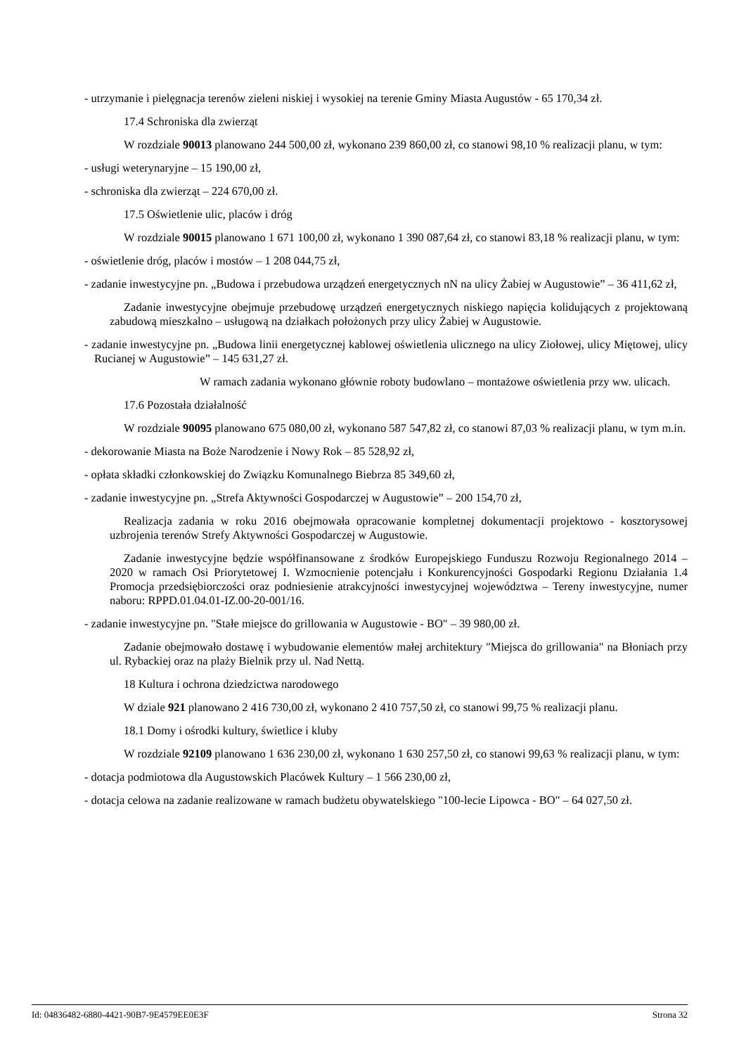- utrzymanie i pielęgnacja terenów zieleni niskiej i wysokiej na terenie Gminy Miasta Augustów - 65 170,34 zł.
17.4 Schroniska dla zwierząt
W rozdziale 90013 planowano 244 500,00 zł, wykonano 239 860,00 zł, co stanowi 98,10 % realizacji planu, w tym:
- usługi weterynaryjne – 15 190,00 zł,
- schroniska dla zwierząt – 224 670,00 zł.
17.5 Oświetlenie ulic, placów i dróg
W rozdziale 90015 planowano 1 671 100,00 zł, wykonano 1 390 087,64 zł, co stanowi 83,18 % realizacji planu, w tym:
- oświetlenie dróg, placów i mostów – 1 208 044,75 zł,
- zadanie inwestycyjne pn. „Budowa i przebudowa urządzeń energetycznych nN na ulicy Żabiej w Augustowie” – 36 411,62 zł,
Zadanie inwestycyjne obejmuje przebudowę urządzeń energetycznych niskiego napięcia kolidujących z projektowaną zabudową mieszkalno – usługową na działkach położonych przy ulicy Żabiej w Augustowie.
- zadanie inwestycyjne pn. „Budowa linii energetycznej kablowej oświetlenia ulicznego na ulicy Ziołowej, ulicy Miętowej, ulicy Rucianej w Augustowie” – 145 631,27 zł.
W ramach zadania wykonano głównie roboty budowlano – montażowe oświetlenia przy ww. ulicach.
17.6 Pozostała działalność
W rozdziale 90095 planowano 675 080,00 zł, wykonano 587 547,82 zł, co stanowi 87,03 % realizacji planu, w tym m.in.
- dekorowanie Miasta na Boże Narodzenie i Nowy Rok – 85 528,92 zł,
- opłata składki członkowskiej do Związku Komunalnego Biebrza 85 349,60 zł,
- zadanie inwestycyjne pn. „Strefa Aktywności Gospodarczej w Augustowie” – 200 154,70 zł,
Realizacja zadania w roku 2016 obejmowała opracowanie kompletnej dokumentacji projektowo - kosztorysowej uzbrojenia terenów Strefy Aktywności Gospodarczej w Augustowie.
Zadanie inwestycyjne będzie współfinansowane z środków Europejskiego Funduszu Rozwoju Regionalnego 2014 – 2020 w ramach Osi Priorytetowej I. Wzmocnienie potencjału i Konkurencyjności Gospodarki Regionu Działania 1.4 Promocja przedsiębiorczości oraz podniesienie atrakcyjności inwestycyjnej województwa – Tereny inwestycyjne, numer naboru: RPPD.01.04.01-IZ.00-20-001/16.
- zadanie inwestycyjne pn. "Stałe miejsce do grillowania w Augustowie - BO" – 39 980,00 zł.
Zadanie obejmowało dostawę i wybudowanie elementów małej architektury "Miejsca do grillowania" na Błoniach przy ul. Rybackiej oraz na plaży Bielnik przy ul. Nad Nettą.
18 Kultura i ochrona dziedzictwa narodowego
W dziale 921 planowano 2 416 730,00 zł, wykonano 2 410 757,50 zł, co stanowi 99,75 % realizacji planu.
18.1 Domy i ośrodki kultury, świetlice i kluby
W rozdziale 92109 planowano 1 636 230,00 zł, wykonano 1 630 257,50 zł, co stanowi 99,63 % realizacji planu, w tym:
- dotacja podmiotowa dla Augustowskich Placówek Kultury – 1 566 230,00 zł,
- dotacja celowa na zadanie realizowane w ramach budżetu obywatelskiego "100-lecie Lipowca - BO" – 64 027,50 zł.
Id: 04836482-6880-4421-90B7-9E4579EE0E3F Strona 32